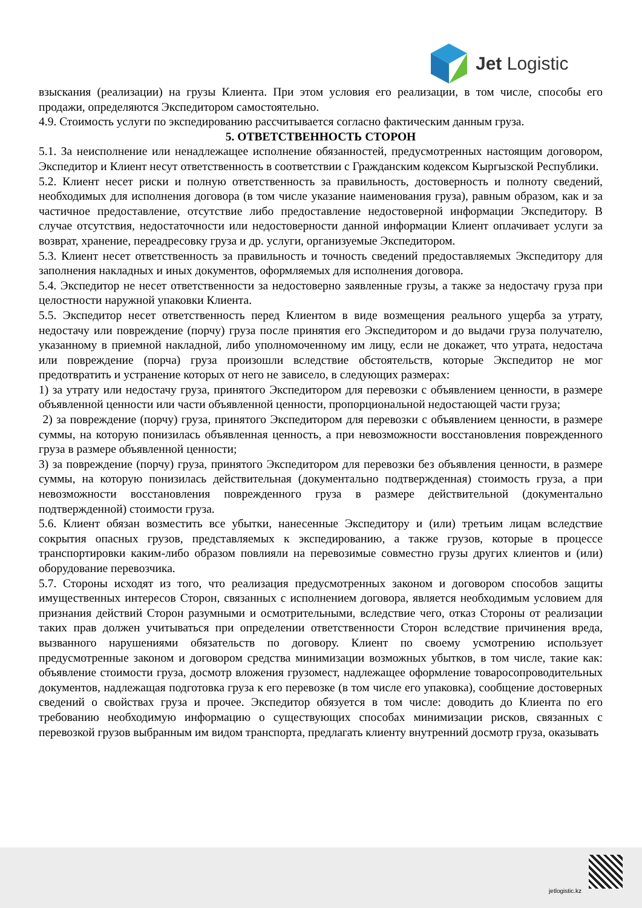Jet Logistic
взыскания (реализации) на грузы Клиента. При этом условия его реализации, в том числе, способы его продажи, определяются Экспедитором самостоятельно.
4.9. Стоимость услуги по экспедированию рассчитывается согласно фактическим данным груза.
5. ОТВЕТСТВЕННОСТЬ СТОРОН
5.1. За неисполнение или ненадлежащее исполнение обязанностей, предусмотренных настоящим договором, Экспедитор и Клиент несут ответственность в соответствии с Гражданским кодексом Кыргызской Республики.
5.2. Клиент несет риски и полную ответственность за правильность, достоверность и полноту сведений, необходимых для исполнения договора (в том числе указание наименования груза), равным образом, как и за частичное предоставление, отсутствие либо предоставление недостоверной информации Экспедитору. В случае отсутствия, недостаточности или недостоверности данной информации Клиент оплачивает услуги за возврат, хранение, переадресовку груза и др. услуги, организуемые Экспедитором.
5.3. Клиент несет ответственность за правильность и точность сведений предоставляемых Экспедитору для заполнения накладных и иных документов, оформляемых для исполнения договора.
5.4. Экспедитор не несет ответственности за недостоверно заявленные грузы, а также за недостачу груза при целостности наружной упаковки Клиента.
5.5. Экспедитор несет ответственность перед Клиентом в виде возмещения реального ущерба за утрату, недостачу или повреждение (порчу) груза после принятия его Экспедитором и до выдачи груза получателю, указанному в приемной накладной, либо уполномоченному им лицу, если не докажет, что утрата, недостача или повреждение (порча) груза произошли вследствие обстоятельств, которые Экспедитор не мог предотвратить и устранение которых от него не зависело, в следующих размерах:
1) за утрату или недостачу груза, принятого Экспедитором для перевозки с объявлением ценности, в размере объявленной ценности или части объявленной ценности, пропорциональной недостающей части груза;
2) за повреждение (порчу) груза, принятого Экспедитором для перевозки с объявлением ценности, в размере суммы, на которую понизилась объявленная ценность, а при невозможности восстановления поврежденного груза в размере объявленной ценности;
3) за повреждение (порчу) груза, принятого Экспедитором для перевозки без объявления ценности, в размере суммы, на которую понизилась действительная (документально подтвержденная) стоимость груза, а при невозможности восстановления поврежденного груза в размере действительной (документально подтвержденной) стоимости груза.
5.6. Клиент обязан возместить все убытки, нанесенные Экспедитору и (или) третьим лицам вследствие сокрытия опасных грузов, представляемых к экспедированию, а также грузов, которые в процессе транспортировки каким-либо образом повлияли на перевозимые совместно грузы других клиентов и (или) оборудование перевозчика.
5.7. Стороны исходят из того, что реализация предусмотренных законом и договором способов защиты имущественных интересов Сторон, связанных с исполнением договора, является необходимым условием для признания действий Сторон разумными и осмотрительными, вследствие чего, отказ Стороны от реализации таких прав должен учитываться при определении ответственности Сторон вследствие причинения вреда, вызванного нарушениями обязательств по договору. Клиент по своему усмотрению использует предусмотренные законом и договором средства минимизации возможных убытков, в том числе, такие как: объявление стоимости груза, досмотр вложения грузомест, надлежащее оформление товаросопроводительных документов, надлежащая подготовка груза к его перевозке (в том числе его упаковка), сообщение достоверных сведений о свойствах груза и прочее. Экспедитор обязуется в том числе: доводить до Клиента по его требованию необходимую информацию о существующих способах минимизации рисков, связанных с перевозкой грузов выбранным им видом транспорта, предлагать клиенту внутренний досмотр груза, оказывать
jetlogistic.kz